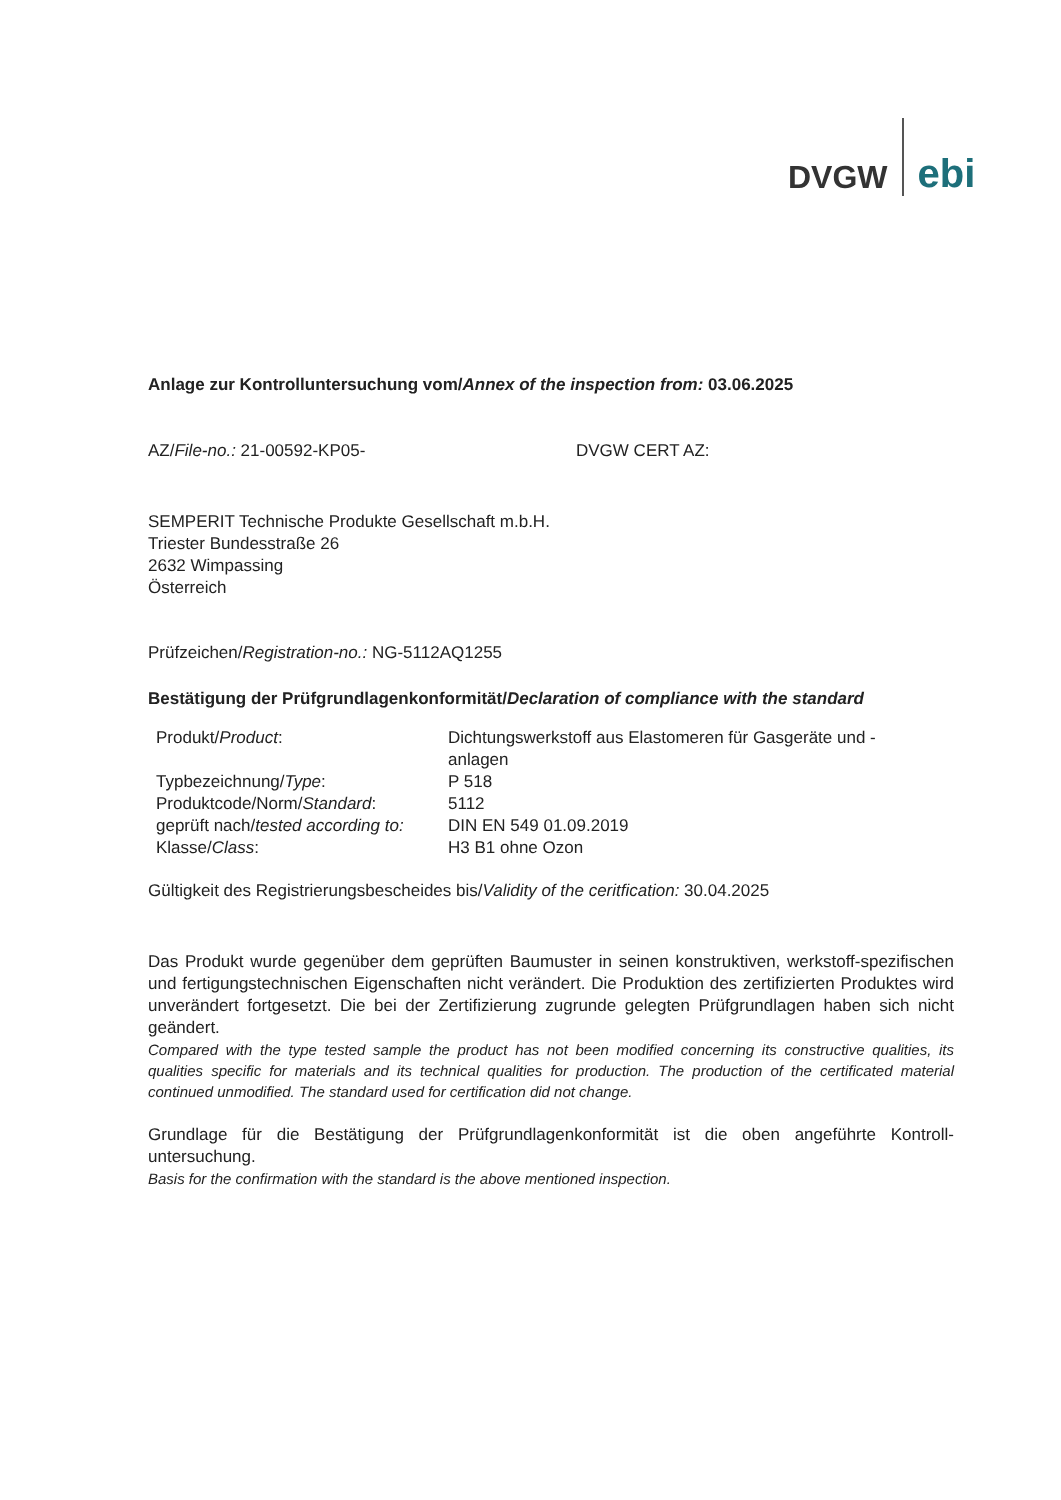DVGW ebi
Anlage zur Kontrolluntersuchung vom/Annex of the inspection from: 03.06.2025
AZ/File-no.: 21-00592-KP05- DVGW CERT AZ:
SEMPERIT Technische Produkte Gesellschaft m.b.H.
Triester Bundesstraße 26
2632 Wimpassing
Österreich
Prüfzeichen/Registration-no.: NG-5112AQ1255
Bestätigung der Prüfgrundlagenkonformität/Declaration of compliance with the standard
| Produkt/ Product : | Dichtungswerkstoff aus Elastomeren für Gasgeräte und - anlagen |
| Typbezeichnung/ Type : | P 518 |
| Produktcode/Norm/ Standard : | 5112 |
| geprüft nach/ tested according to: | DIN EN 549 01.09.2019 |
| Klasse/ Class : | H3 B1 ohne Ozon |
Gültigkeit des Registrierungsbescheides bis/Validity of the ceritfication: 30.04.2025
Das Produkt wurde gegenüber dem geprüften Baumuster in seinen konstruktiven, werkstoff-spezifischen und fertigungstechnischen Eigenschaften nicht verändert. Die Produktion des zertifizierten Produktes wird unverändert fortgesetzt. Die bei der Zertifizierung zugrunde gelegten Prüfgrundlagen haben sich nicht geändert.
Compared with the type tested sample the product has not been modified concerning its constructive qualities, its qualities specific for materials and its technical qualities for production. The production of the certificated material continued unmodified. The standard used for certification did not change.
Grundlage für die Bestätigung der Prüfgrundlagenkonformität ist die oben angeführte Kontroll-untersuchung.
Basis for the confirmation with the standard is the above mentioned inspection.